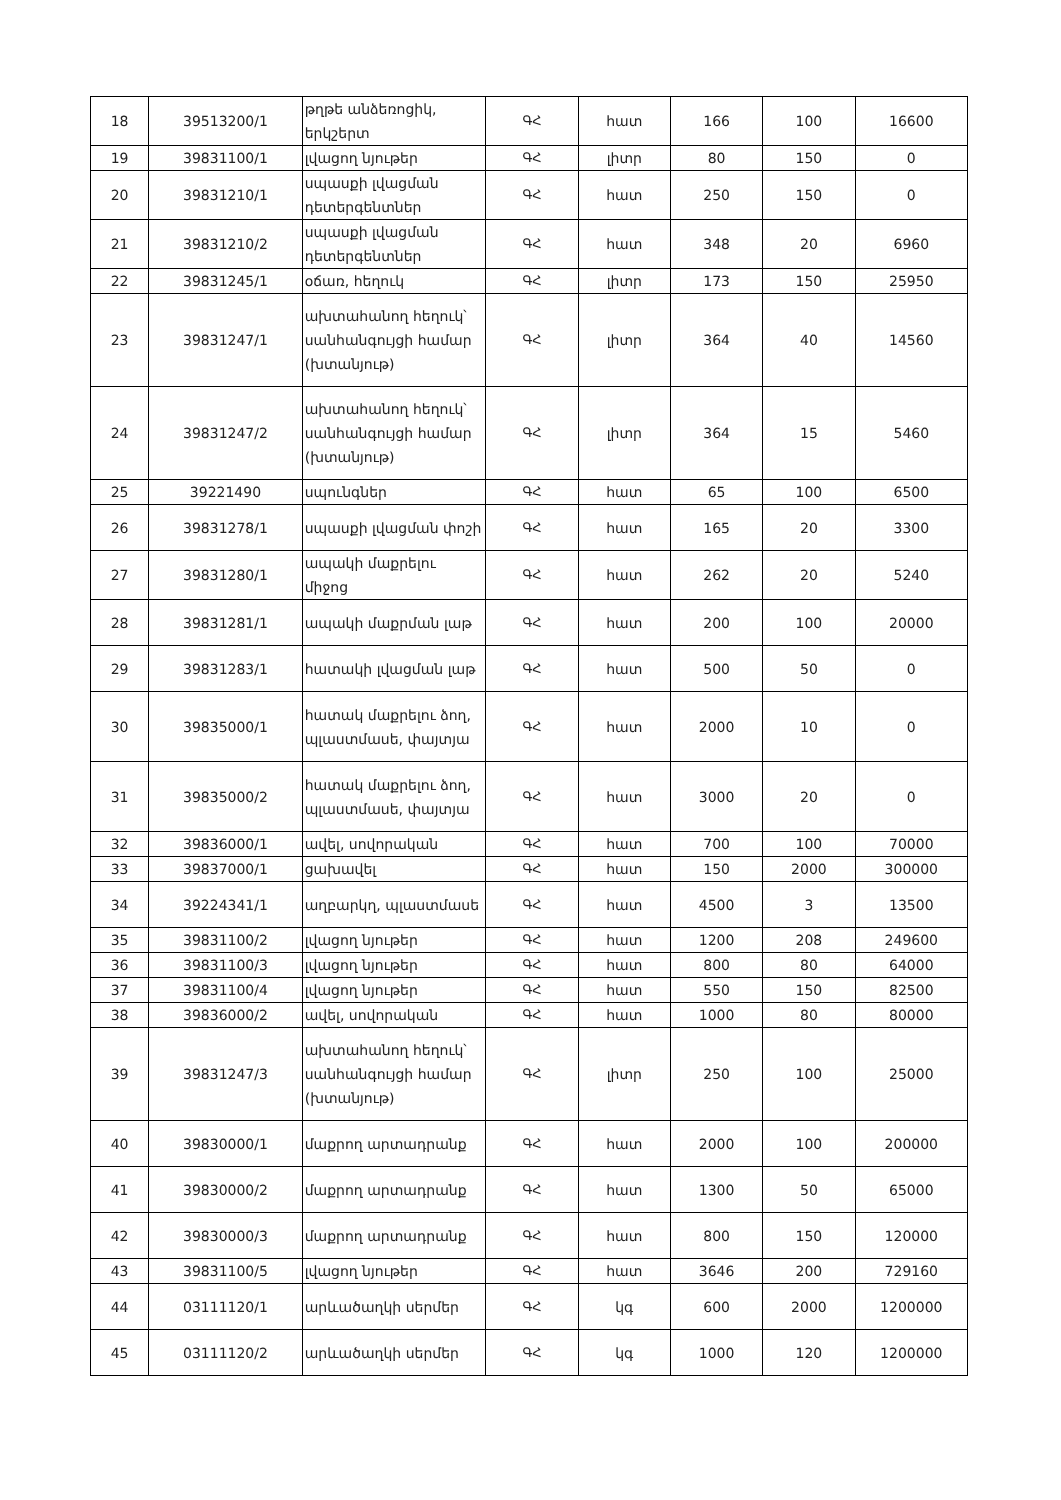| 18 | 39513200/1 | թղթե անձեռոցիկ, երկշերտ | ԳՀ | հատ | 166 | 100 | 16600 |
| 19 | 39831100/1 | լվացող նյութեր | ԳՀ | լիտր | 80 | 150 | 0 |
| 20 | 39831210/1 | սպասքի լվացման դետերգենտներ | ԳՀ | հատ | 250 | 150 | 0 |
| 21 | 39831210/2 | սպասքի լվացման դետերգենտներ | ԳՀ | հատ | 348 | 20 | 6960 |
| 22 | 39831245/1 | օճառ, հեղուկ | ԳՀ | լիտր | 173 | 150 | 25950 |
| 23 | 39831247/1 | ախտահանող հեղուկ՝ սանհանգույցի համար (խտանյութ) | ԳՀ | լիտր | 364 | 40 | 14560 |
| 24 | 39831247/2 | ախտահանող հեղուկ՝ սանհանգույցի համար (խտանյութ) | ԳՀ | լիտր | 364 | 15 | 5460 |
| 25 | 39221490 | սպունգներ | ԳՀ | հատ | 65 | 100 | 6500 |
| 26 | 39831278/1 | սպասքի լվացման փոշի | ԳՀ | հատ | 165 | 20 | 3300 |
| 27 | 39831280/1 | ապակի մաքրելու միջոց | ԳՀ | հատ | 262 | 20 | 5240 |
| 28 | 39831281/1 | ապակի մաքրման լաթ | ԳՀ | հատ | 200 | 100 | 20000 |
| 29 | 39831283/1 | հատակի լվացման լաթ | ԳՀ | հատ | 500 | 50 | 0 |
| 30 | 39835000/1 | հատակ մաքրելու ձող, պլաստմասե, փայտյա | ԳՀ | հատ | 2000 | 10 | 0 |
| 31 | 39835000/2 | հատակ մաքրելու ձող, պլաստմասե, փայտյա | ԳՀ | հատ | 3000 | 20 | 0 |
| 32 | 39836000/1 | ավել, սովորական | ԳՀ | հատ | 700 | 100 | 70000 |
| 33 | 39837000/1 | ցախավել | ԳՀ | հատ | 150 | 2000 | 300000 |
| 34 | 39224341/1 | աղբարկղ, պլաստմասե | ԳՀ | հատ | 4500 | 3 | 13500 |
| 35 | 39831100/2 | լվացող նյութեր | ԳՀ | հատ | 1200 | 208 | 249600 |
| 36 | 39831100/3 | լվացող նյութեր | ԳՀ | հատ | 800 | 80 | 64000 |
| 37 | 39831100/4 | լվացող նյութեր | ԳՀ | հատ | 550 | 150 | 82500 |
| 38 | 39836000/2 | ավել, սովորական | ԳՀ | հատ | 1000 | 80 | 80000 |
| 39 | 39831247/3 | ախտահանող հեղուկ՝ սանհանգույցի համար (խտանյութ) | ԳՀ | լիտր | 250 | 100 | 25000 |
| 40 | 39830000/1 | մաքրող արտադրանք | ԳՀ | հատ | 2000 | 100 | 200000 |
| 41 | 39830000/2 | մաքրող արտադրանք | ԳՀ | հատ | 1300 | 50 | 65000 |
| 42 | 39830000/3 | մաքրող արտադրանք | ԳՀ | հատ | 800 | 150 | 120000 |
| 43 | 39831100/5 | լվացող նյութեր | ԳՀ | հատ | 3646 | 200 | 729160 |
| 44 | 03111120/1 | արևածաղկի սերմեր | ԳՀ | կգ | 600 | 2000 | 1200000 |
| 45 | 03111120/2 | արևածաղկի սերմեր | ԳՀ | կգ | 1000 | 120 | 1200000 |